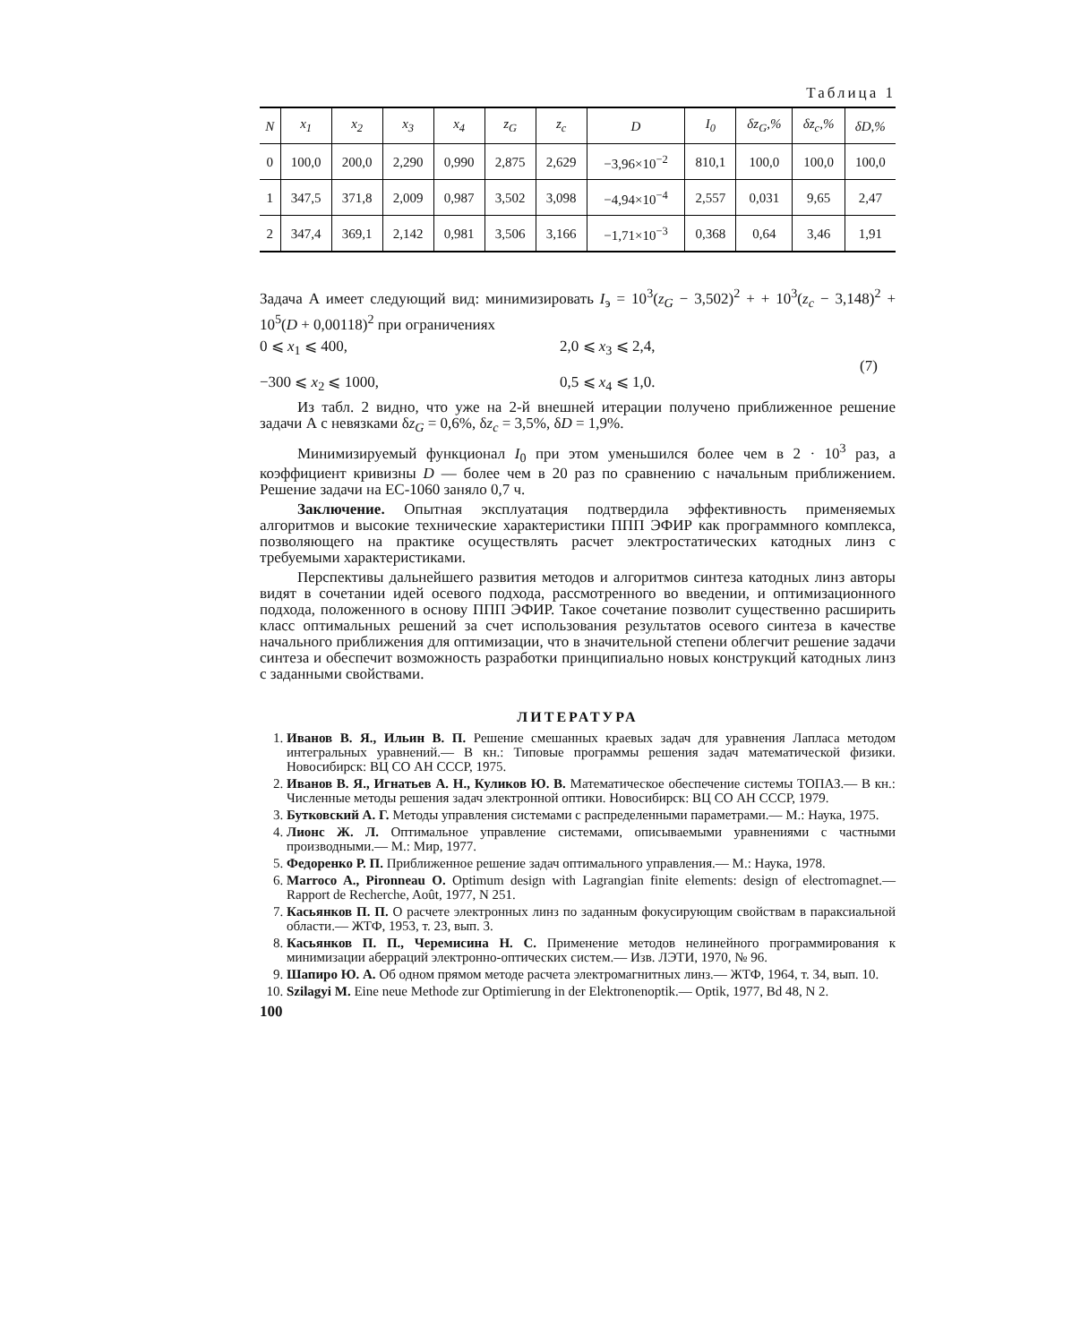Таблица 1
| N | x<sub>1</sub> | x<sub>2</sub> | x<sub>3</sub> | x<sub>4</sub> | z<sub>G</sub> | z<sub>c</sub> | D | I<sub>0</sub> | δz<sub>G</sub>,% | δz<sub>c</sub>,% | δD,% |
| --- | --- | --- | --- | --- | --- | --- | --- | --- | --- | --- | --- |
| 0 | 100,0 | 200,0 | 2,290 | 0,990 | 2,875 | 2,629 | −3,96×10<sup>−2</sup> | 810,1 | 100,0 | 100,0 | 100,0 |
| 1 | 347,5 | 371,8 | 2,009 | 0,987 | 3,502 | 3,098 | −4,94×10<sup>−4</sup> | 2,557 | 0,031 | 9,65 | 2,47 |
| 2 | 347,4 | 369,1 | 2,142 | 0,981 | 3,506 | 3,166 | −1,71×10<sup>−3</sup> | 0,368 | 0,64 | 3,46 | 1,91 |
Задача А имеет следующий вид: минимизировать I<sub>э</sub> = 10<sup>3</sup>(z<sub>G</sub> − 3,502)<sup>2</sup> + + 10<sup>3</sup>(z<sub>c</sub> − 3,148)<sup>2</sup> + 10<sup>5</sup>(D + 0,00118)<sup>2</sup> при ограничениях
0 ⩽ x<sub>1</sub> ⩽ 400,
−300 ⩽ x<sub>2</sub> ⩽ 1000,
2,0 ⩽ x<sub>3</sub> ⩽ 2,4,
0,5 ⩽ x<sub>4</sub> ⩽ 1,0.
(7)
Из табл. 2 видно, что уже на 2-й внешней итерации получено приближенное решение задачи А с невязками δz<sub>G</sub> = 0,6%, δz<sub>c</sub> = 3,5%, δD = 1,9%.
Минимизируемый функционал I<sub>0</sub> при этом уменьшился более чем в 2 · 10<sup>3</sup> раз, а коэффициент кривизны D — более чем в 20 раз по сравнению с начальным приближением. Решение задачи на ЕС-1060 заняло 0,7 ч.
Заключение. Опытная эксплуатация подтвердила эффективность применяемых алгоритмов и высокие технические характеристики ППП ЭФИР как программного комплекса, позволяющего на практике осуществлять расчет электростатических катодных линз с требуемыми характеристиками.
Перспективы дальнейшего развития методов и алгоритмов синтеза катодных линз авторы видят в сочетании идей осевого подхода, рассмотренного во введении, и оптимизационного подхода, положенного в основу ППП ЭФИР. Такое сочетание позволит существенно расширить класс оптимальных решений за счет использования результатов осевого синтеза в качестве начального приближения для оптимизации, что в значительной степени облегчит решение задачи синтеза и обеспечит возможность разработки принципиально новых конструкций катодных линз с заданными свойствами.
ЛИТЕРАТУРА
1. Иванов В. Я., Ильин В. П. Решение смешанных краевых задач для уравнения Лапласа методом интегральных уравнений.— В кн.: Типовые программы решения задач математической физики. Новосибирск: ВЦ СО АН СССР, 1975.
2. Иванов В. Я., Игнатьев А. Н., Куликов Ю. В. Математическое обеспечение системы ТОПАЗ.— В кн.: Численные методы решения задач электронной оптики. Новосибирск: ВЦ СО АН СССР, 1979.
3. Бутковский А. Г. Методы управления системами с распределенными параметрами.— М.: Наука, 1975.
4. Лионс Ж. Л. Оптимальное управление системами, описываемыми уравнениями с частными производными.— М.: Мир, 1977.
5. Федоренко Р. П. Приближенное решение задач оптимального управления.— М.: Наука, 1978.
6. Marroco A., Pironneau O. Optimum design with Lagrangian finite elements: design of electromagnet.— Rapport de Recherche, Août, 1977, N 251.
7. Касьянков П. П. О расчете электронных линз по заданным фокусирующим свойствам в параксиальной области.— ЖТФ, 1953, т. 23, вып. 3.
8. Касьянков П. П., Черемисина Н. С. Применение методов нелинейного программирования к минимизации аберраций электронно-оптических систем.— Изв. ЛЭТИ, 1970, № 96.
9. Шапиро Ю. А. Об одном прямом методе расчета электромагнитных линз.— ЖТФ, 1964, т. 34, вып. 10.
10. Szilagyi M. Eine neue Methode zur Optimierung in der Elektronenoptik.— Optik, 1977, Bd 48, N 2.
100